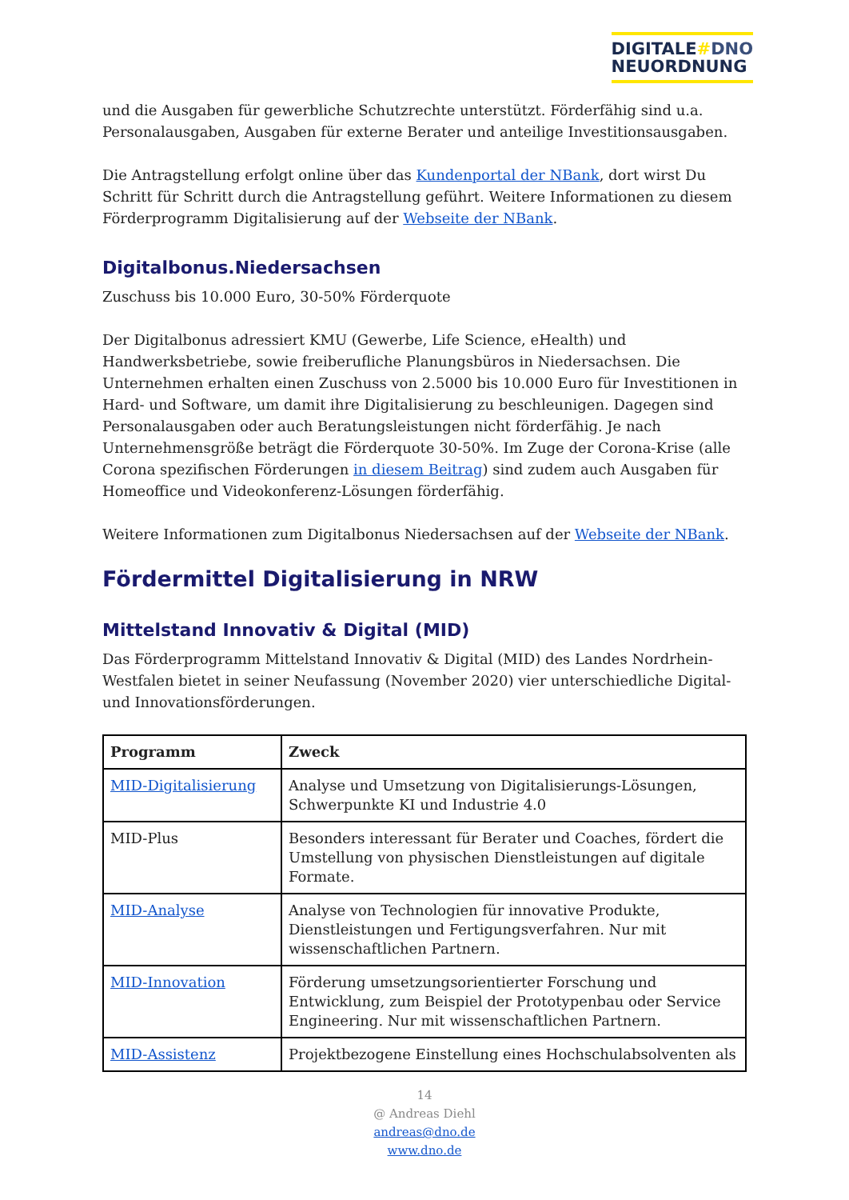DIGITALE#DNO
NEUORDNUNG
und die Ausgaben für gewerbliche Schutzrechte unterstützt. Förderfähig sind u.a. Personalausgaben, Ausgaben für externe Berater und anteilige Investitionsausgaben.
Die Antragstellung erfolgt online über das Kundenportal der NBank, dort wirst Du Schritt für Schritt durch die Antragstellung geführt. Weitere Informationen zu diesem Förderprogramm Digitalisierung auf der Webseite der NBank.
Digitalbonus.Niedersachsen
Zuschuss bis 10.000 Euro, 30-50% Förderquote
Der Digitalbonus adressiert KMU (Gewerbe, Life Science, eHealth) und Handwerksbetriebe, sowie freiberufliche Planungsbüros in Niedersachsen. Die Unternehmen erhalten einen Zuschuss von 2.5000 bis 10.000 Euro für Investitionen in Hard- und Software, um damit ihre Digitalisierung zu beschleunigen. Dagegen sind Personalausgaben oder auch Beratungsleistungen nicht förderfähig. Je nach Unternehmensgröße beträgt die Förderquote 30-50%. Im Zuge der Corona-Krise (alle Corona spezifischen Förderungen in diesem Beitrag) sind zudem auch Ausgaben für Homeoffice und Videokonferenz-Lösungen förderfähig.
Weitere Informationen zum Digitalbonus Niedersachsen auf der Webseite der NBank.
Fördermittel Digitalisierung in NRW
Mittelstand Innovativ & Digital (MID)
Das Förderprogramm Mittelstand Innovativ & Digital (MID) des Landes Nordrhein-Westfalen bietet in seiner Neufassung (November 2020) vier unterschiedliche Digital- und Innovationsförderungen.
| Programm | Zweck |
| --- | --- |
| MID-Digitalisierung | Analyse und Umsetzung von Digitalisierungs-Lösungen, Schwerpunkte KI und Industrie 4.0 |
| MID-Plus | Besonders interessant für Berater und Coaches, fördert die Umstellung von physischen Dienstleistungen auf digitale Formate. |
| MID-Analyse | Analyse von Technologien für innovative Produkte, Dienstleistungen und Fertigungsverfahren. Nur mit wissenschaftlichen Partnern. |
| MID-Innovation | Förderung umsetzungsorientierter Forschung und Entwicklung, zum Beispiel der Prototypenbau oder Service Engineering. Nur mit wissenschaftlichen Partnern. |
| MID-Assistenz | Projektbezogene Einstellung eines Hochschulabsolventen als |
14
@ Andreas Diehl
andreas@dno.de
www.dno.de